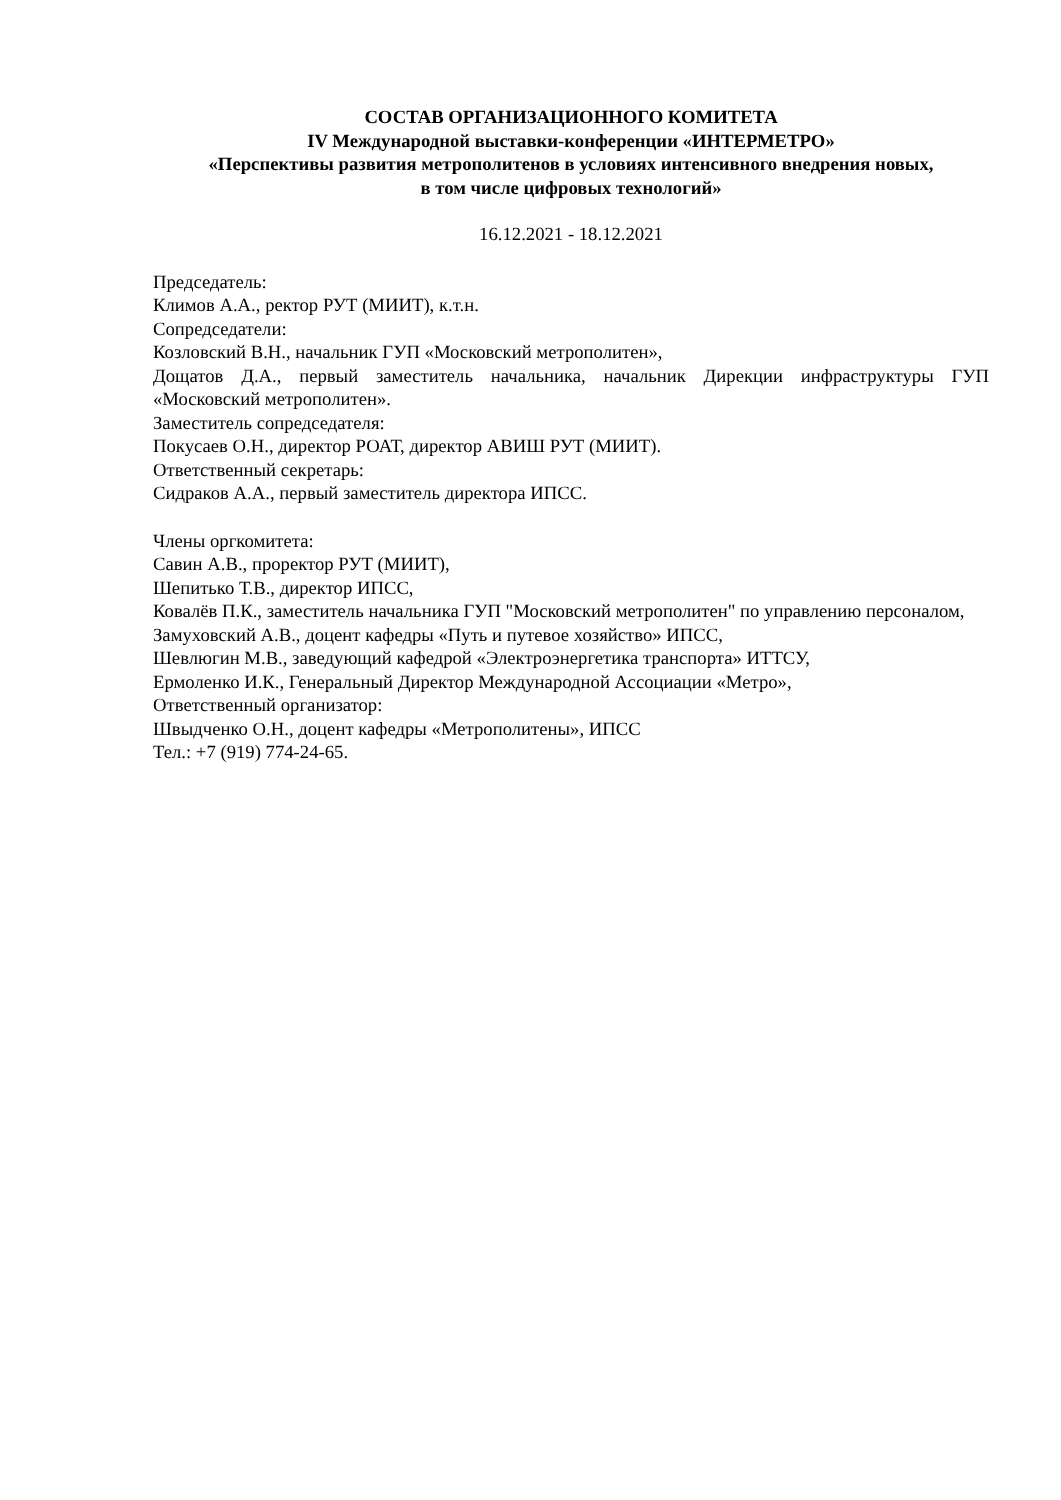СОСТАВ ОРГАНИЗАЦИОННОГО КОМИТЕТА
IV Международной выставки-конференции «ИНТЕРМЕТРО»
«Перспективы развития метрополитенов в условиях интенсивного внедрения новых,
в том числе цифровых технологий»
16.12.2021 - 18.12.2021
Председатель:
Климов А.А., ректор РУТ (МИИТ), к.т.н.
Сопредседатели:
Козловский В.Н., начальник ГУП «Московский метрополитен»,
Дощатов Д.А., первый заместитель начальника, начальник Дирекции инфраструктуры ГУП «Московский метрополитен».
Заместитель сопредседателя:
Покусаев О.Н., директор РОАТ, директор АВИШ РУТ (МИИТ).
Ответственный секретарь:
Сидраков А.А., первый заместитель директора ИПСС.
Члены оргкомитета:
Савин А.В., проректор РУТ (МИИТ),
Шепитько Т.В., директор ИПСС,
Ковалёв П.К., заместитель начальника ГУП "Московский метрополитен" по управлению персоналом,
Замуховский А.В., доцент кафедры «Путь и путевое хозяйство» ИПСС,
Шевлюгин М.В., заведующий кафедрой «Электроэнергетика транспорта» ИТТСУ,
Ермоленко И.К., Генеральный Директор Международной Ассоциации «Метро»,
Ответственный организатор:
Швыдченко О.Н., доцент кафедры «Метрополитены», ИПСС
Тел.: +7 (919) 774-24-65.